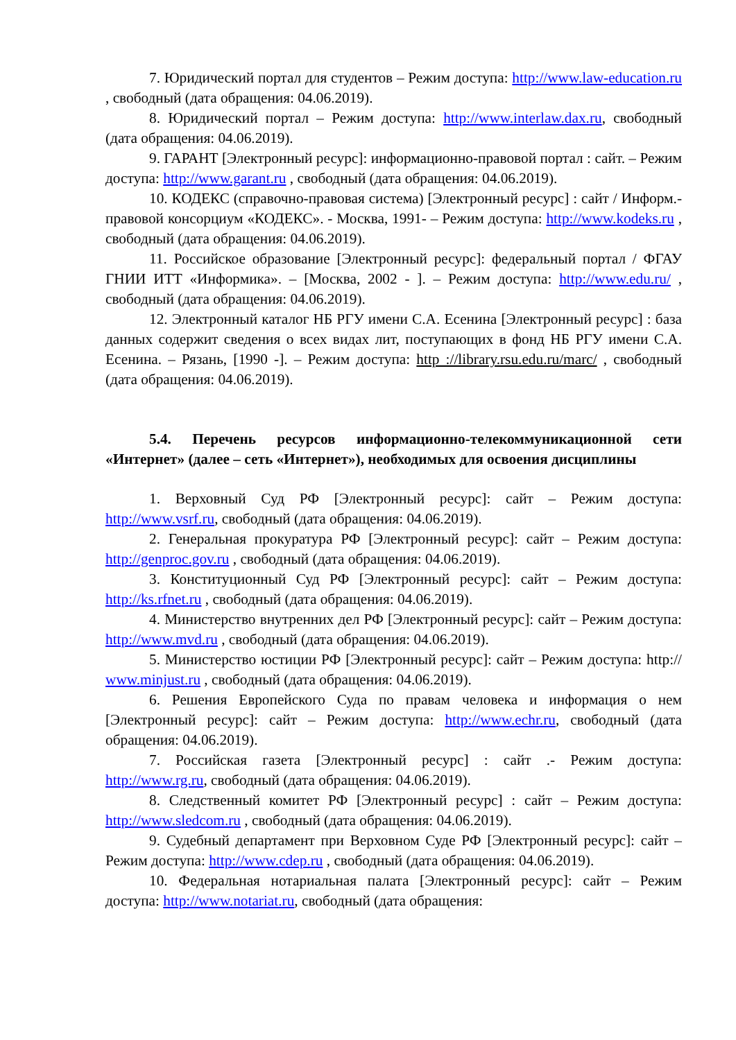7. Юридический портал для студентов – Режим доступа: http://www.law-education.ru , свободный (дата обращения: 04.06.2019).
8. Юридический портал – Режим доступа: http://www.interlaw.dax.ru, свободный (дата обращения: 04.06.2019).
9. ГАРАНТ [Электронный ресурс]: информационно-правовой портал : сайт. – Режим доступа: http://www.garant.ru , свободный (дата обращения: 04.06.2019).
10. КОДЕКС (справочно-правовая система) [Электронный ресурс] : сайт / Информ.-правовой консорциум «КОДЕКС». - Москва, 1991- – Режим доступа: http://www.kodeks.ru , свободный (дата обращения: 04.06.2019).
11. Российское образование [Электронный ресурс]: федеральный портал / ФГАУ ГНИИ ИТТ «Информика». – [Москва, 2002 - ]. – Режим доступа: http://www.edu.ru/ , свободный (дата обращения: 04.06.2019).
12. Электронный каталог НБ РГУ имени С.А. Есенина [Электронный ресурс] : база данных содержит сведения о всех видах лит, поступающих в фонд НБ РГУ имени С.А. Есенина. – Рязань, [1990 -]. – Режим доступа: http ://library.rsu.edu.ru/marc/ , свободный (дата обращения: 04.06.2019).
5.4. Перечень ресурсов информационно-телекоммуникационной сети «Интернет» (далее – сеть «Интернет»), необходимых для освоения дисциплины
1. Верховный Суд РФ [Электронный ресурс]: сайт – Режим доступа: http://www.vsrf.ru, свободный (дата обращения: 04.06.2019).
2. Генеральная прокуратура РФ [Электронный ресурс]: сайт – Режим доступа: http://genproc.gov.ru , свободный (дата обращения: 04.06.2019).
3. Конституционный Суд РФ [Электронный ресурс]: сайт – Режим доступа: http://ks.rfnet.ru , свободный (дата обращения: 04.06.2019).
4. Министерство внутренних дел РФ [Электронный ресурс]: сайт – Режим доступа: http://www.mvd.ru , свободный (дата обращения: 04.06.2019).
5. Министерство юстиции РФ [Электронный ресурс]: сайт – Режим доступа: http:// www.minjust.ru , свободный (дата обращения: 04.06.2019).
6. Решения Европейского Суда по правам человека и информация о нем [Электронный ресурс]: сайт – Режим доступа: http://www.echr.ru, свободный (дата обращения: 04.06.2019).
7. Российская газета [Электронный ресурс] : сайт .- Режим доступа: http://www.rg.ru, свободный (дата обращения: 04.06.2019).
8. Следственный комитет РФ [Электронный ресурс] : сайт – Режим доступа: http://www.sledcom.ru , свободный (дата обращения: 04.06.2019).
9. Судебный департамент при Верховном Суде РФ [Электронный ресурс]: сайт – Режим доступа: http://www.cdep.ru , свободный (дата обращения: 04.06.2019).
10. Федеральная нотариальная палата [Электронный ресурс]: сайт – Режим доступа: http://www.notariat.ru, свободный (дата обращения: